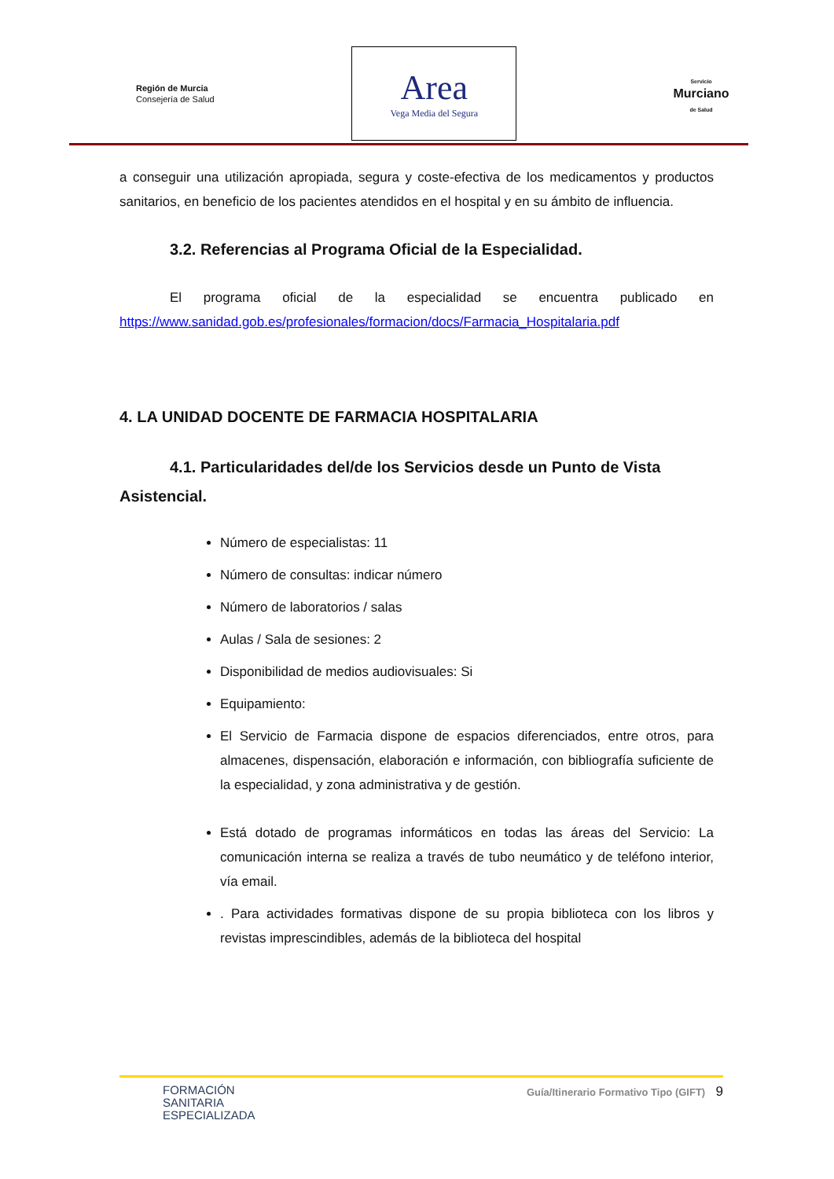Región de Murcia
Consejería de Salud
Area
Vega Media del Segura
Servicio
Murciano
de Salud
a conseguir una utilización apropiada, segura y coste-efectiva de los medicamentos y productos sanitarios, en beneficio de los pacientes atendidos en el hospital y en su ámbito de influencia.
3.2. Referencias al Programa Oficial de la Especialidad.
El programa oficial de la especialidad se encuentra publicado en https://www.sanidad.gob.es/profesionales/formacion/docs/Farmacia_Hospitalaria.pdf
4. LA UNIDAD DOCENTE DE FARMACIA HOSPITALARIA
4.1. Particularidades del/de los Servicios desde un Punto de Vista Asistencial.
Número de especialistas: 11
Número de consultas: indicar número
Número de laboratorios / salas
Aulas / Sala de sesiones: 2
Disponibilidad de medios audiovisuales: Si
Equipamiento:
El Servicio de Farmacia dispone de espacios diferenciados, entre otros, para almacenes, dispensación, elaboración e información, con bibliografía suficiente de la especialidad, y zona administrativa y de gestión.
Está dotado de programas informáticos en todas las áreas del Servicio: La comunicación interna se realiza a través de tubo neumático y de teléfono interior, vía email.
. Para actividades formativas dispone de su propia biblioteca con los libros y revistas imprescindibles, además de la biblioteca del hospital
FORMACIÓN
SANITARIA
ESPECIALIZADA
Guía/Itinerario Formativo Tipo (GIFT) 9